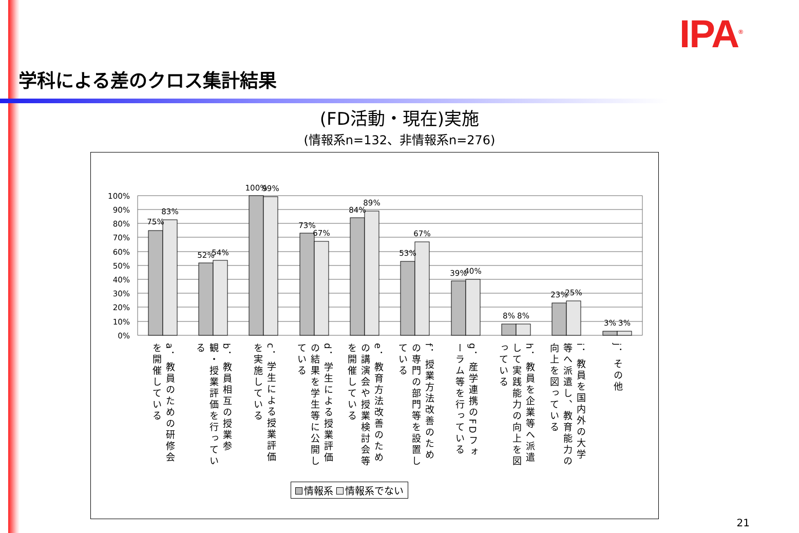IPA<sup>®</sup>
学科による差のクロス集計結果
(FD活動・現在)実施
(情報系n=132、非情報系n=276)
100%
90%
80%
70%
60%
50%
40%
30%
20%
10%
0%
75%
83%
52%
54%
100%
99%
73%
67%
84%
89%
53%
67%
39%
40%
8%
8%
23%
25%
3%
3%
a．教員のための研修会を開催している
b．教員相互の授業参観・授業評価を行っている
c．学生による授業評価を実施している
d．学生による授業評価の結果を学生等に公開している
e．教育方法改善のための講演会や授業検討会等を開催している
f．授業方法改善のための専門の部門等を設置している
g．産学連携のFDフォーラム等を行っている
h．教員を企業等へ派遣して実践能力の向上を図っている
i．教員を国内外の大学等へ派遣し、教育能力の向上を図っている
j．その他
情報系 情報系でない
21